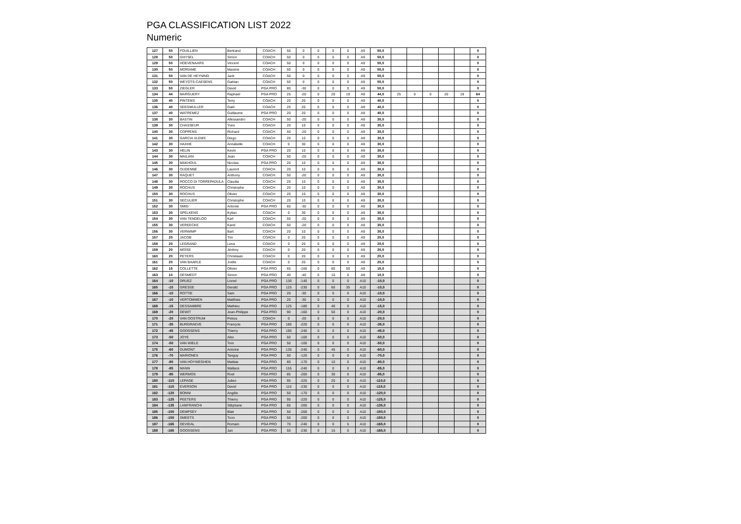PGA CLASSIFICATION LIST 2022
Numeric
| 127 | 50 | FOUILLIEN | Bertrand | COACH | 50 | 0 | 0 | 0 | 0 | A9 | 50,0 | | | | | | 0 |
| 128 | 50 | GHYSEL | Simon | COACH | 50 | 0 | 0 | 0 | 0 | A9 | 50,0 | | | | | | 0 |
| 129 | 50 | HOEVENAARS | Vincent | COACH | 50 | 0 | 0 | 0 | 0 | A9 | 50,0 | | | | | | 0 |
| 130 | 50 | MORIAME | Maxime | COACH | 50 | 0 | 0 | 0 | 0 | A9 | 50,0 | | | | | | 0 |
| 131 | 50 | VAN DE HEYNING | Jack | COACH | 50 | 0 | 0 | 0 | 0 | A9 | 50,0 | | | | | | 0 |
| 132 | 50 | WEYDTS-CAESENS | Gaëtan | COACH | 50 | 0 | 0 | 0 | 0 | A9 | 50,0 | | | | | | 0 |
| 133 | 50 | ZIEGLER | David | PGA PRO | 80 | -30 | 0 | 0 | 0 | A9 | 50,0 | | | | | | 0 |
| 134 | 44 | MARGUERY | Raphael | PGA PRO | 25 | -20 | 0 | 20 | 19 | A9 | 44,0 | 25 | 0 | 0 | 20 | 19 | 64 |
| 135 | 40 | PINTENS | Terry | COACH | 20 | 20 | 0 | 0 | 0 | A9 | 40,0 | | | | | | 0 |
| 136 | 40 | SEEGMULLER | Gaël | COACH | 20 | 20 | 0 | 0 | 0 | A9 | 40,0 | | | | | | 0 |
| 137 | 40 | WATREMEZ | Guillaume | PGA PRO | 20 | 20 | 0 | 0 | 0 | A9 | 40,0 | | | | | | 0 |
| 138 | 30 | BASTIN | Allessandro | COACH | 50 | -20 | 0 | 0 | 0 | A9 | 30,0 | | | | | | 0 |
| 139 | 30 | CHASSEUR | Yves | COACH | 20 | 10 | 0 | 0 | 0 | A9 | 30,0 | | | | | | 0 |
| 140 | 30 | COPPENS | Richard | COACH | 50 | -20 | 0 | 0 | 0 | A9 | 30,0 | | | | | | 0 |
| 141 | 30 | GARCIA VLEMS | Diego | COACH | 20 | 10 | 0 | 0 | 0 | A9 | 30,0 | | | | | | 0 |
| 142 | 30 | HAXHE | Annabelle | COACH | 0 | 30 | 0 | 0 | 0 | A9 | 30,0 | | | | | | 0 |
| 143 | 30 | HELIN | Kevin | PGA PRO | 20 | 10 | 0 | 0 | 0 | A9 | 30,0 | | | | | | 0 |
| 144 | 30 | MAILIAN | Jean | COACH | 50 | -20 | 0 | 0 | 0 | A9 | 30,0 | | | | | | 0 |
| 145 | 30 | MAKHOUL | Nicolas | PGA PRO | 20 | 10 | 0 | 0 | 0 | A9 | 30,0 | | | | | | 0 |
| 146 | 30 | OUDENNE | Laurent | COACH | 20 | 10 | 0 | 0 | 0 | A9 | 30,0 | | | | | | 0 |
| 147 | 30 | RAQUET | Anthony | COACH | 50 | -20 | 0 | 0 | 0 | A9 | 30,0 | | | | | | 0 |
| 148 | 30 | ROCCO DI TORREPADULA | Claudia | COACH | 20 | 10 | 0 | 0 | 0 | A9 | 30,0 | | | | | | 0 |
| 149 | 30 | ROCHUS | Christophe | COACH | 20 | 10 | 0 | 0 | 0 | A9 | 30,0 | | | | | | 0 |
| 150 | 30 | ROCHUS | Olivier | COACH | 20 | 10 | 0 | 0 | 0 | A9 | 30,0 | | | | | | 0 |
| 151 | 30 | SECULIER | Christophe | COACH | 20 | 10 | 0 | 0 | 0 | A9 | 30,0 | | | | | | 0 |
| 152 | 30 | SMID | Antonie | PGA PRO | 60 | -30 | 0 | 0 | 0 | A9 | 30,0 | | | | | | 0 |
| 153 | 30 | SPELKENS | Kylian | COACH | 0 | 30 | 0 | 0 | 0 | A9 | 30,0 | | | | | | 0 |
| 154 | 30 | VAN TENDELOO | Karl | COACH | 50 | -20 | 0 | 0 | 0 | A9 | 30,0 | | | | | | 0 |
| 155 | 30 | VEREECKE | Karel | COACH | 50 | -20 | 0 | 0 | 0 | A9 | 30,0 | | | | | | 0 |
| 156 | 30 | VERWIMP | Bart | COACH | 20 | 10 | 0 | 0 | 0 | A9 | 30,0 | | | | | | 0 |
| 157 | 20 | JACOB | Tim | COACH | 0 | 20 | 0 | 0 | 0 | A9 | 20,0 | | | | | | 0 |
| 158 | 20 | LEGRAND | Lena | COACH | 0 | 20 | 0 | 0 | 0 | A9 | 20,0 | | | | | | 0 |
| 159 | 20 | MOÏSE | Jérémy | COACH | 0 | 20 | 0 | 0 | 0 | A9 | 20,0 | | | | | | 0 |
| 160 | 20 | PETERS | Christiaan | COACH | 0 | 20 | 0 | 0 | 0 | A9 | 20,0 | | | | | | 0 |
| 161 | 20 | VAN BAARLE | Joëlle | COACH | 0 | 20 | 0 | 0 | 0 | A9 | 20,0 | | | | | | 0 |
| 162 | 15 | COLLETTE | Olivier | PGA PRO | 65 | -160 | 0 | 60 | 50 | A9 | 15,0 | | | | | | 0 |
| 163 | 10 | DESMEDT | Simon | PGA PRO | 40 | -40 | 0 | 10 | 0 | A9 | 10,0 | | | | | | 0 |
| 164 | -10 | DRUEZ | Lionel | PGA PRO | 130 | -140 | 0 | 0 | 0 | A10 | -10,0 | | | | | | 0 |
| 165 | -10 | GRESSE | Gerald | PGA PRO | 125 | -230 | 0 | 60 | 35 | A10 | -10,0 | | | | | | 0 |
| 166 | -10 | ROTTIE | Sam | PGA PRO | 20 | -30 | 0 | 0 | 0 | A10 | -10,0 | | | | | | 0 |
| 167 | -10 | VERTOMMEN | Matthias | PGA PRO | 20 | -30 | 0 | 0 | 0 | A10 | -10,0 | | | | | | 0 |
| 168 | -15 | DESSAMBRE | Mathieu | PGA PRO | 125 | -180 | 0 | 40 | 0 | A10 | -15,0 | | | | | | 0 |
| 169 | -20 | DEWIT | Jean-Philippe | PGA PRO | 90 | -160 | 0 | 50 | 0 | A10 | -20,0 | | | | | | 0 |
| 170 | -20 | VAN OOSTRUM | Petrus | COACH | 0 | -20 | 0 | 0 | 0 | A10 | -20,0 | | | | | | 0 |
| 171 | -35 | BURGRAEVE | François | PGA PRO | 185 | -220 | 0 | 0 | 0 | A10 | -35,0 | | | | | | 0 |
| 172 | -45 | GOOSSENS | Thierry | PGA PRO | 195 | -240 | 0 | 0 | 0 | A10 | -45,0 | | | | | | 0 |
| 173 | -50 | JOYE | Alex | PGA PRO | 50 | -100 | 0 | 0 | 0 | A10 | -50,0 | | | | | | 0 |
| 174 | -50 | VAN WIELE | Tom | PGA PRO | 50 | -100 | 0 | 0 | 0 | A10 | -50,0 | | | | | | 0 |
| 175 | -60 | DUMONT | Antoine | PGA PRO | 135 | -240 | 0 | 45 | 0 | A10 | -60,0 | | | | | | 0 |
| 176 | -70 | MARIONEX | Tanguy | PGA PRO | 50 | -120 | 0 | 0 | 0 | A10 | -70,0 | | | | | | 0 |
| 177 | -80 | VAN HOYWEGHEN | Mattias | PGA PRO | 80 | -170 | 0 | 10 | 0 | A10 | -80,0 | | | | | | 0 |
| 178 | -85 | MANN | Wallace | PGA PRO | 155 | -240 | 0 | 0 | 0 | A10 | -85,0 | | | | | | 0 |
| 179 | -85 | WERMOS | Roel | PGA PRO | 85 | -200 | 0 | 30 | 0 | A10 | -85,0 | | | | | | 0 |
| 180 | -110 | LEPAGE | Julien | PGA PRO | 95 | -225 | 0 | 20 | 0 | A10 | -110,0 | | | | | | 0 |
| 181 | -115 | EVERSON | David | PGA PRO | 115 | -230 | 0 | 0 | 0 | A10 | -115,0 | | | | | | 0 |
| 182 | -120 | BONNI | Angèle | PGA PRO | 50 | -170 | 0 | 0 | 0 | A10 | -120,0 | | | | | | 0 |
| 183 | -125 | PEETERS | Thierry | PGA PRO | 95 | -220 | 0 | 0 | 0 | A10 | -125,0 | | | | | | 0 |
| 184 | -135 | LANFRANCHI | Stéphane | PGA PRO | 65 | -200 | 0 | 0 | 0 | A10 | -135,0 | | | | | | 0 |
| 185 | -150 | DEMPSEY | Blair | PGA PRO | 50 | -200 | 0 | 0 | 0 | A10 | -150,0 | | | | | | 0 |
| 186 | -150 | SMEETS | Toon | PGA PRO | 50 | -200 | 0 | 0 | 0 | A10 | -150,0 | | | | | | 0 |
| 187 | -165 | DEVIDAL | Romain | PGA PRO | 70 | -240 | 0 | 0 | 5 | A10 | -165,0 | | | | | | 0 |
| 188 | -165 | GOOSSENS | Jan | PGA PRO | 50 | -230 | 0 | 15 | 0 | A10 | -165,0 | | | | | | 0 |